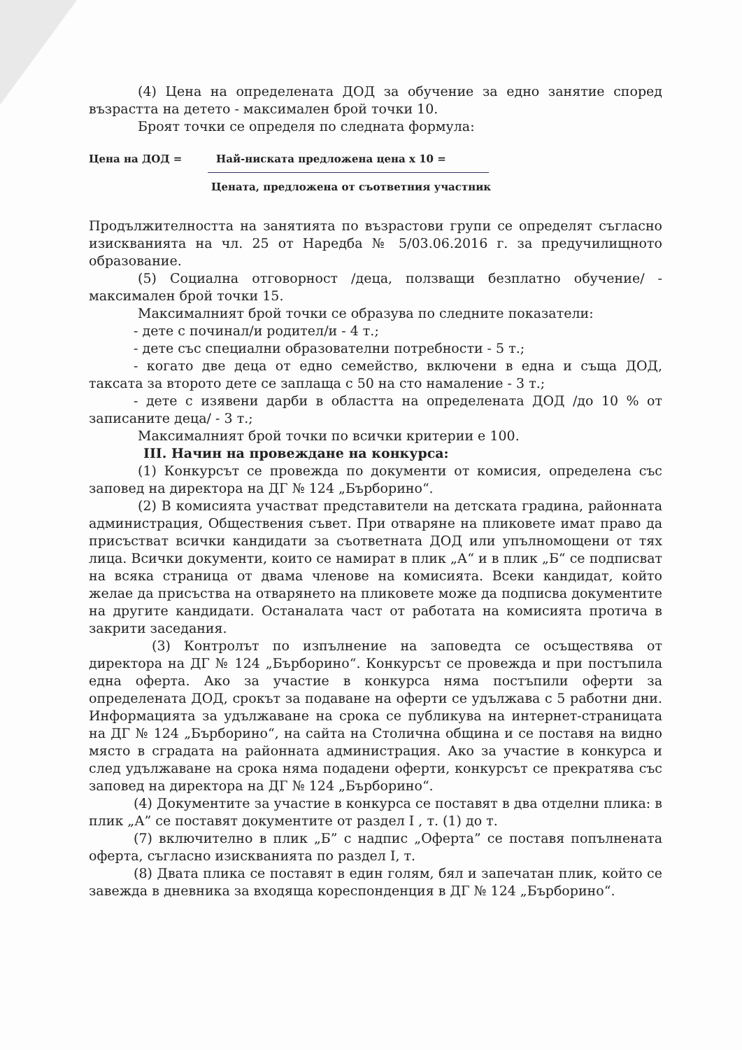(4) Цена на определената ДОД за обучение за едно занятие според възрастта на детето - максимален брой точки 10.
Броят точки се определя по следната формула:
Цена на ДОД = Най-ниската предложена цена х 10 =
Цената, предложена от съответния участник
Продължителността на занятията по възрастови групи се определят съгласно изискванията на чл. 25 от Наредба № 5/03.06.2016 г. за предучилищното образование.
(5) Социална отговорност /деца, ползващи безплатно обучение/ - максимален брой точки 15.
Максималният брой точки се образува по следните показатели:
- дете с починал/и родител/и - 4 т.;
- дете със специални образователни потребности - 5 т.;
- когато две деца от едно семейство, включени в една и съща ДОД, таксата за второто дете се заплаща с 50 на сто намаление - 3 т.;
- дете с изявени дарби в областта на определената ДОД /до 10 % от записаните деца/ - 3 т.;
Максималният брой точки по всички критерии е 100.
III. Начин на провеждане на конкурса:
(1) Конкурсът се провежда по документи от комисия, определена със заповед на директора на ДГ № 124 „Бърборино“.
(2) В комисията участват представители на детската градина, районната администрация, Обществения съвет. При отваряне на пликовете имат право да присъстват всички кандидати за съответната ДОД или упълномощени от тях лица. Всички документи, които се намират в плик „А“ и в плик „Б“ се подписват на всяка страница от двама членове на комисията. Всеки кандидат, който желае да присъства на отварянето на пликовете може да подписва документите на другите кандидати. Останалата част от работата на комисията протича в закрити заседания.
(3) Контролът по изпълнение на заповедта се осъществява от директора на ДГ № 124 „Бърборино“. Конкурсът се провежда и при постъпила една оферта. Ако за участие в конкурса няма постъпили оферти за определената ДОД, срокът за подаване на оферти се удължава с 5 работни дни. Информацията за удължаване на срока се публикува на интернет-страницата на ДГ № 124 „Бърборино“, на сайта на Столична община и се поставя на видно място в сградата на районната администрация. Ако за участие в конкурса и след удължаване на срока няма подадени оферти, конкурсът се прекратява със заповед на директора на ДГ № 124 „Бърборино“.
(4) Документите за участие в конкурса се поставят в два отделни плика: в плик „А” се поставят документите от раздел I , т. (1) до т.
(7) включително в плик „Б” с надпис „Оферта” се поставя попълнената оферта, съгласно изискванията по раздел I, т.
(8) Двата плика се поставят в един голям, бял и запечатан плик, който се завежда в дневника за входяща кореспонденция в ДГ № 124 „Бърборино“.